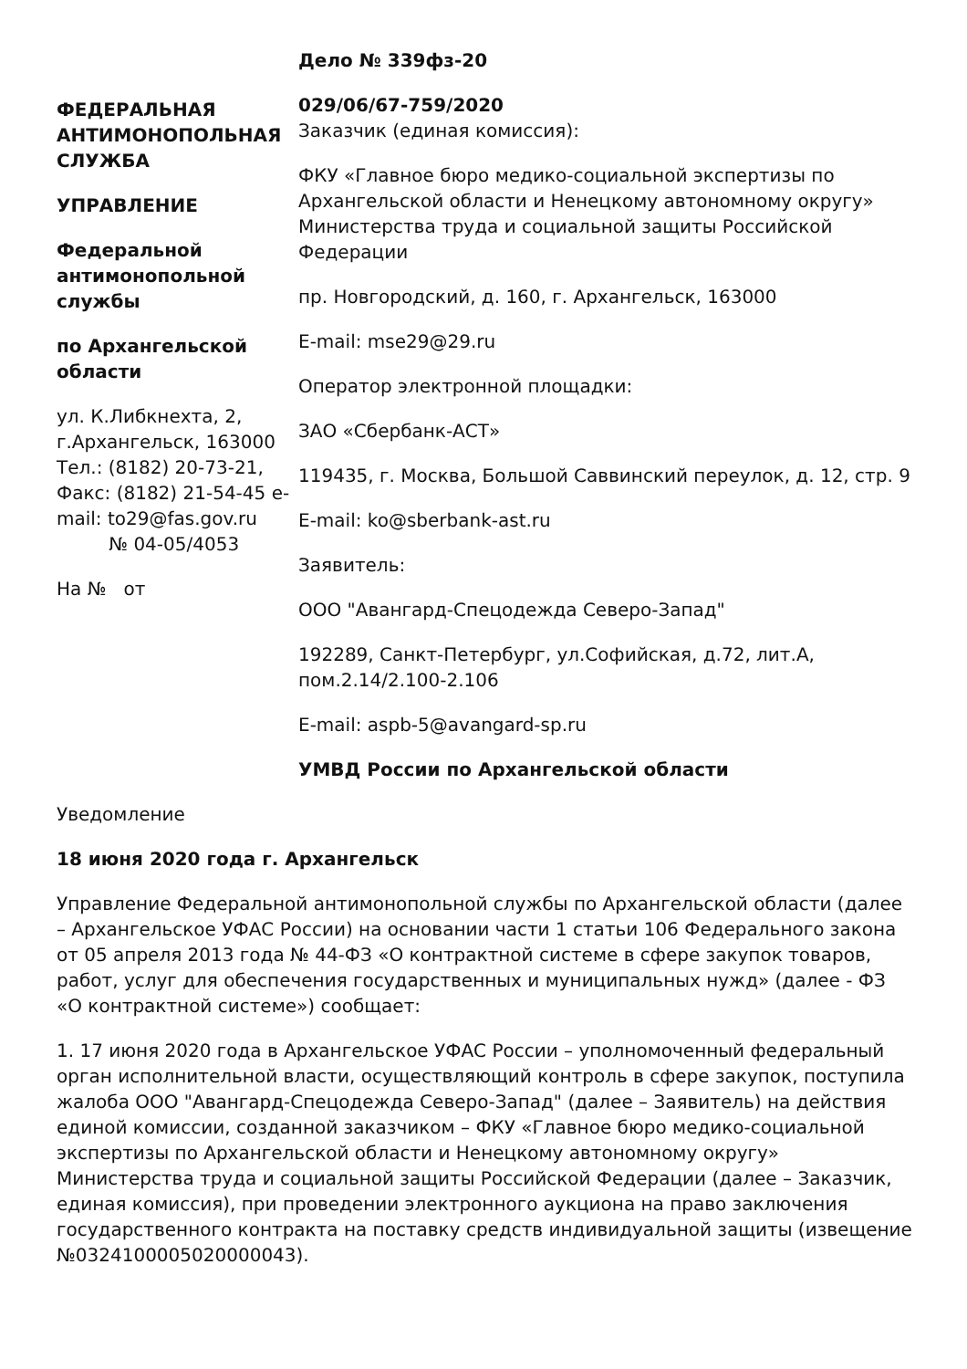ФЕДЕРАЛЬНАЯ АНТИМОНОПОЛЬНАЯ СЛУЖБА
УПРАВЛЕНИЕ
Федеральной антимонопольной службы
по Архангельской области
ул. К.Либкнехта, 2, г.Архангельск, 163000 Тел.: (8182) 20-73-21, Факс: (8182) 21-54-45 e-mail: to29@fas.gov.ru
№ 04-05/4053
На № от
Дело № 339фз-20
029/06/67-759/2020
Заказчик (единая комиссия):
ФКУ «Главное бюро медико-социальной экспертизы по Архангельской области и Ненецкому автономному округу» Министерства труда и социальной защиты Российской Федерации
пр. Новгородский, д. 160, г. Архангельск, 163000
E-mail: mse29@29.ru
Оператор электронной площадки:
ЗАО «Сбербанк-АСТ»
119435, г. Москва, Большой Саввинский переулок, д. 12, стр. 9
E-mail: ko@sberbank-ast.ru
Заявитель:
ООО "Авангард-Спецодежда Северо-Запад"
192289, Санкт-Петербург, ул.Софийская, д.72, лит.А, пом.2.14/2.100-2.106
E-mail: aspb-5@avangard-sp.ru
УМВД России по Архангельской области
Уведомление
18 июня 2020 года г. Архангельск
Управление Федеральной антимонопольной службы по Архангельской области (далее – Архангельское УФАС России) на основании части 1 статьи 106 Федерального закона от 05 апреля 2013 года № 44-ФЗ «О контрактной системе в сфере закупок товаров, работ, услуг для обеспечения государственных и муниципальных нужд» (далее - ФЗ «О контрактной системе») сообщает:
1. 17 июня 2020 года в Архангельское УФАС России – уполномоченный федеральный орган исполнительной власти, осуществляющий контроль в сфере закупок, поступила жалоба ООО "Авангард-Спецодежда Северо-Запад" (далее – Заявитель) на действия единой комиссии, созданной заказчиком – ФКУ «Главное бюро медико-социальной экспертизы по Архангельской области и Ненецкому автономному округу» Министерства труда и социальной защиты Российской Федерации (далее – Заказчик, единая комиссия), при проведении электронного аукциона на право заключения государственного контракта на поставку средств индивидуальной защиты (извещение №0324100005020000043).